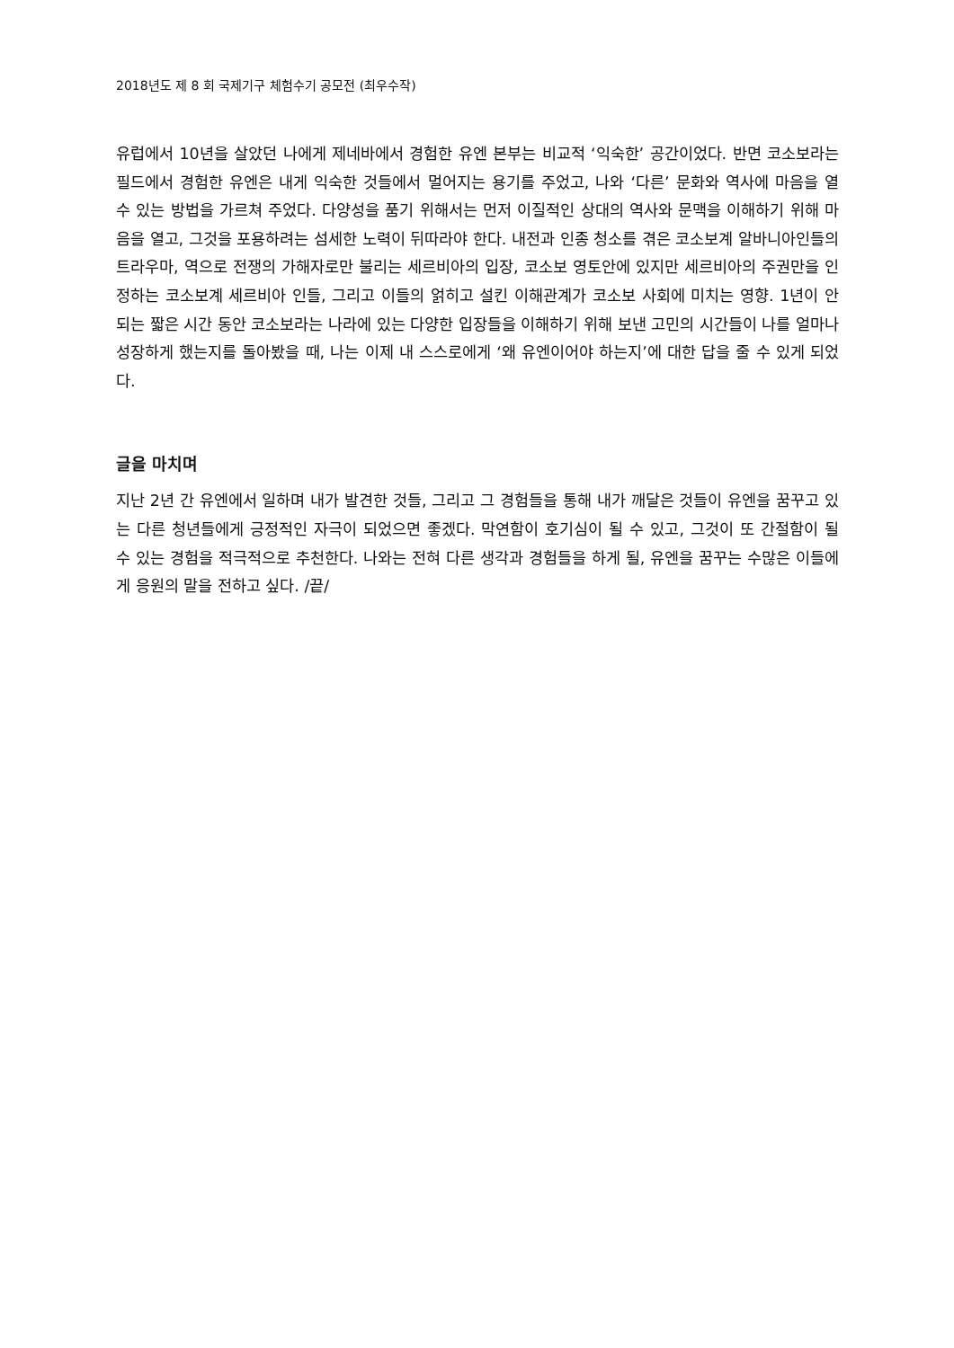2018년도 제 8 회 국제기구 체험수기 공모전 (최우수작)
유럽에서 10년을 살았던 나에게 제네바에서 경험한 유엔 본부는 비교적 ‘익숙한’ 공간이었다. 반면 코소보라는 필드에서 경험한 유엔은 내게 익숙한 것들에서 멀어지는 용기를 주었고, 나와 ‘다른’ 문화와 역사에 마음을 열 수 있는 방법을 가르쳐 주었다. 다양성을 품기 위해서는 먼저 이질적인 상대의 역사와 문맥을 이해하기 위해 마음을 열고, 그것을 포용하려는 섬세한 노력이 뒤따라야 한다. 내전과 인종 청소를 겪은 코소보계 알바니아인들의 트라우마, 역으로 전쟁의 가해자로만 불리는 세르비아의 입장, 코소보 영토안에 있지만 세르비아의 주권만을 인정하는 코소보계 세르비아 인들, 그리고 이들의 얽히고 설킨 이해관계가 코소보 사회에 미치는 영향. 1년이 안되는 짧은 시간 동안 코소보라는 나라에 있는 다양한 입장들을 이해하기 위해 보낸 고민의 시간들이 나를 얼마나 성장하게 했는지를 돌아봤을 때, 나는 이제 내 스스로에게 ‘왜 유엔이어야 하는지’에 대한 답을 줄 수 있게 되었다.
글을 마치며
지난 2년 간 유엔에서 일하며 내가 발견한 것들, 그리고 그 경험들을 통해 내가 깨달은 것들이 유엔을 꿈꾸고 있는 다른 청년들에게 긍정적인 자극이 되었으면 좋겠다. 막연함이 호기심이 될 수 있고, 그것이 또 간절함이 될 수 있는 경험을 적극적으로 추천한다. 나와는 전혀 다른 생각과 경험들을 하게 될, 유엔을 꿈꾸는 수많은 이들에게 응원의 말을 전하고 싶다. /끝/